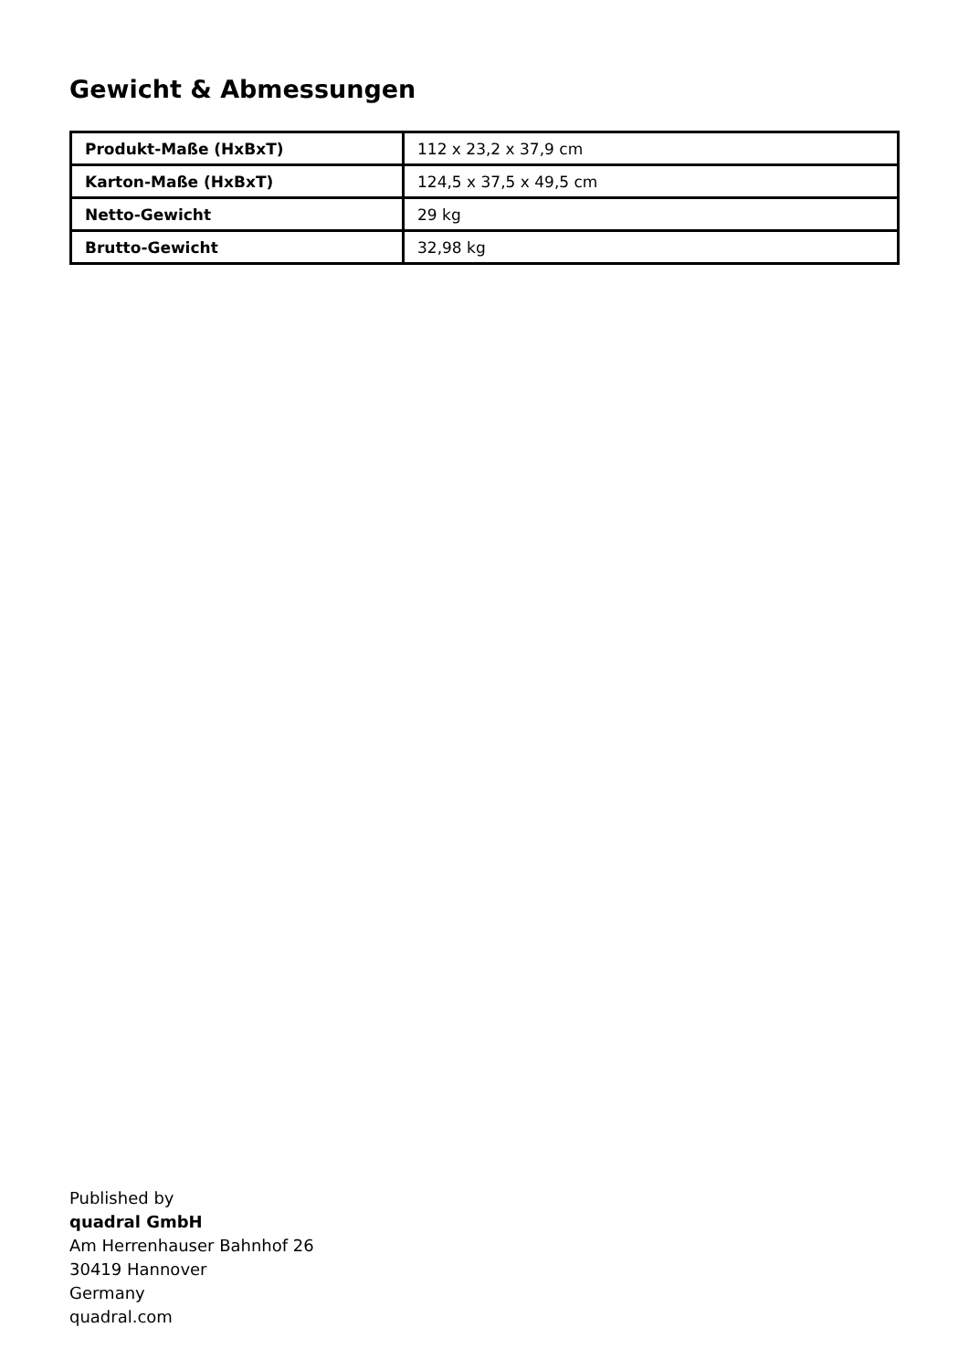Gewicht & Abmessungen
| Produkt-Maße (HxBxT) | 112 x 23,2 x 37,9 cm |
| Karton-Maße (HxBxT) | 124,5 x 37,5 x 49,5 cm |
| Netto-Gewicht | 29 kg |
| Brutto-Gewicht | 32,98 kg |
Published by
quadral GmbH
Am Herrenhauser Bahnhof 26
30419 Hannover
Germany
quadral.com